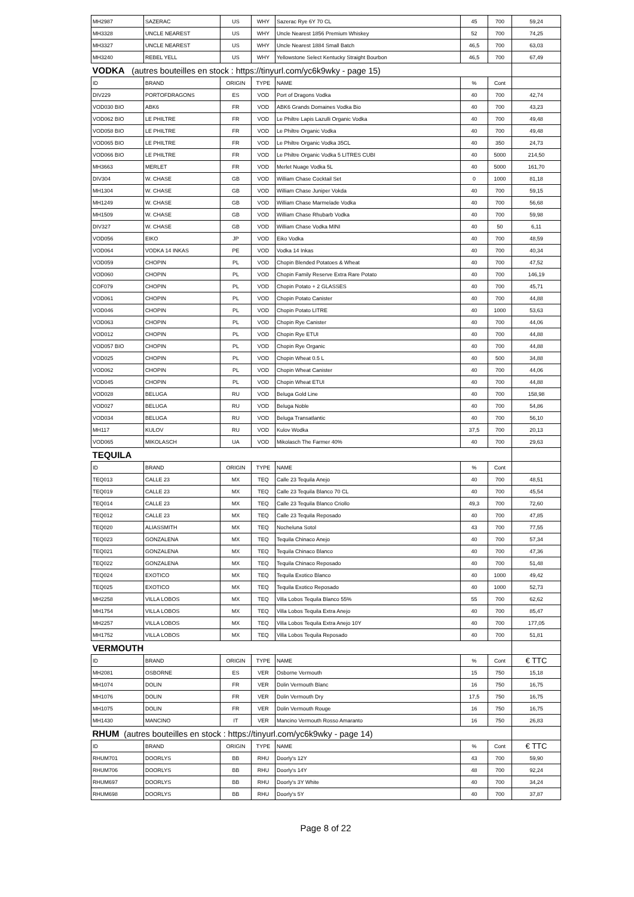| MH2987 | SAZERAC | US | WHY | Sazerac Rye 6Y 70 CL | 45 | 700 | 59,24 |
| MH3328 | UNCLE NEAREST | US | WHY | Uncle Nearest 1856 Premium Whiskey | 52 | 700 | 74,25 |
| MH3327 | UNCLE NEAREST | US | WHY | Uncle Nearest 1884 Small Batch | 46,5 | 700 | 63,03 |
| MH3240 | REBEL YELL | US | WHY | Yellowstone Select Kentucky Straight Bourbon | 46,5 | 700 | 67,49 |
| VODKA (autres bouteilles en stock : https://tinyurl.com/yc6k9wky - page 15) | | | | | | | |
| ID | BRAND | ORIGIN | TYPE | NAME | % | Cont | |
| DIV229 | PORTOFDRAGONS | ES | VOD | Port of Dragons Vodka | 40 | 700 | 42,74 |
| VOD030 BIO | ABK6 | FR | VOD | ABK6 Grands Domaines Vodka Bio | 40 | 700 | 43,23 |
| VOD062 BIO | LE PHILTRE | FR | VOD | Le Philtre Lapis Lazulli Organic Vodka | 40 | 700 | 49,48 |
| VOD058 BIO | LE PHILTRE | FR | VOD | Le Philtre Organic Vodka | 40 | 700 | 49,48 |
| VOD065 BIO | LE PHILTRE | FR | VOD | Le Philtre Organic Vodka 35CL | 40 | 350 | 24,73 |
| VOD066 BIO | LE PHILTRE | FR | VOD | Le Philtre Organic Vodka 5 LITRES CUBI | 40 | 5000 | 214,50 |
| MH3663 | MERLET | FR | VOD | Merlet Nuage Vodka 5L | 40 | 5000 | 161,70 |
| DIV304 | W. CHASE | GB | VOD | William Chase Cocktail Set | 0 | 1000 | 81,18 |
| MH1304 | W. CHASE | GB | VOD | William Chase Juniper Vokda | 40 | 700 | 59,15 |
| MH1249 | W. CHASE | GB | VOD | William Chase Marmelade Vodka | 40 | 700 | 56,68 |
| MH1509 | W. CHASE | GB | VOD | William Chase Rhubarb Vodka | 40 | 700 | 59,98 |
| DIV327 | W. CHASE | GB | VOD | William Chase Vodka MINI | 40 | 50 | 6,11 |
| VOD056 | EIKO | JP | VOD | Eiko Vodka | 40 | 700 | 48,59 |
| VOD064 | VODKA 14 INKAS | PE | VOD | Vodka 14 Inkas | 40 | 700 | 40,34 |
| VOD059 | CHOPIN | PL | VOD | Chopin Blended Potatoes & Wheat | 40 | 700 | 47,52 |
| VOD060 | CHOPIN | PL | VOD | Chopin Family Reserve Extra Rare Potato | 40 | 700 | 146,19 |
| COF079 | CHOPIN | PL | VOD | Chopin Potato + 2 GLASSES | 40 | 700 | 45,71 |
| VOD061 | CHOPIN | PL | VOD | Chopin Potato Canister | 40 | 700 | 44,88 |
| VOD046 | CHOPIN | PL | VOD | Chopin Potato LITRE | 40 | 1000 | 53,63 |
| VOD063 | CHOPIN | PL | VOD | Chopin Rye Canister | 40 | 700 | 44,06 |
| VOD012 | CHOPIN | PL | VOD | Chopin Rye ETUI | 40 | 700 | 44,88 |
| VOD057 BIO | CHOPIN | PL | VOD | Chopin Rye Organic | 40 | 700 | 44,88 |
| VOD025 | CHOPIN | PL | VOD | Chopin Wheat 0.5 L | 40 | 500 | 34,88 |
| VOD062 | CHOPIN | PL | VOD | Chopin Wheat Canister | 40 | 700 | 44,06 |
| VOD045 | CHOPIN | PL | VOD | Chopin Wheat ETUI | 40 | 700 | 44,88 |
| VOD028 | BELUGA | RU | VOD | Beluga Gold Line | 40 | 700 | 158,98 |
| VOD027 | BELUGA | RU | VOD | Beluga Noble | 40 | 700 | 54,86 |
| VOD034 | BELUGA | RU | VOD | Beluga Transatlantic | 40 | 700 | 56,10 |
| MH117 | KULOV | RU | VOD | Kulov Wodka | 37,5 | 700 | 20,13 |
| VOD065 | MIKOLASCH | UA | VOD | Mikolasch The Farmer 40% | 40 | 700 | 29,63 |
| TEQUILA | | | | | | | |
| ID | BRAND | ORIGIN | TYPE | NAME | % | Cont | |
| TEQ013 | CALLE 23 | MX | TEQ | Calle 23 Tequila Anejo | 40 | 700 | 48,51 |
| TEQ019 | CALLE 23 | MX | TEQ | Calle 23 Tequila Blanco 70 CL | 40 | 700 | 45,54 |
| TEQ014 | CALLE 23 | MX | TEQ | Calle 23 Tequila Blanco Criollo | 49,3 | 700 | 72,60 |
| TEQ012 | CALLE 23 | MX | TEQ | Calle 23 Tequila Reposado | 40 | 700 | 47,85 |
| TEQ020 | ALIASSMITH | MX | TEQ | Nocheluna Sotol | 43 | 700 | 77,55 |
| TEQ023 | GONZALENA | MX | TEQ | Tequila Chinaco Anejo | 40 | 700 | 57,34 |
| TEQ021 | GONZALENA | MX | TEQ | Tequila Chinaco Blanco | 40 | 700 | 47,36 |
| TEQ022 | GONZALENA | MX | TEQ | Tequila Chinaco Reposado | 40 | 700 | 51,48 |
| TEQ024 | EXOTICO | MX | TEQ | Tequila Exotico Blanco | 40 | 1000 | 49,42 |
| TEQ025 | EXOTICO | MX | TEQ | Tequila Exotico Reposado | 40 | 1000 | 52,73 |
| MH2258 | VILLA LOBOS | MX | TEQ | Villa Lobos Tequila Blanco 55% | 55 | 700 | 62,62 |
| MH1754 | VILLA LOBOS | MX | TEQ | Villa Lobos Tequila Extra Anejo | 40 | 700 | 85,47 |
| MH2257 | VILLA LOBOS | MX | TEQ | Villa Lobos Tequila Extra Anejo 10Y | 40 | 700 | 177,05 |
| MH1752 | VILLA LOBOS | MX | TEQ | Villa Lobos Tequila Reposado | 40 | 700 | 51,81 |
| VERMOUTH | | | | | | | |
| ID | BRAND | ORIGIN | TYPE | NAME | % | Cont | € TTC |
| MH2081 | OSBORNE | ES | VER | Osborne Vermouth | 15 | 750 | 15,18 |
| MH1074 | DOLIN | FR | VER | Dolin Vermouth Blanc | 16 | 750 | 16,75 |
| MH1076 | DOLIN | FR | VER | Dolin Vermouth Dry | 17,5 | 750 | 16,75 |
| MH1075 | DOLIN | FR | VER | Dolin Vermouth Rouge | 16 | 750 | 16,75 |
| MH1430 | MANCINO | IT | VER | Mancino Vermouth Rosso Amaranto | 16 | 750 | 26,83 |
| RHUM (autres bouteilles en stock : https://tinyurl.com/yc6k9wky - page 14) | | | | | | | |
| ID | BRAND | ORIGIN | TYPE | NAME | % | Cont | € TTC |
| RHUM701 | DOORLYS | BB | RHU | Doorly's 12Y | 43 | 700 | 59,90 |
| RHUM706 | DOORLYS | BB | RHU | Doorly's 14Y | 48 | 700 | 92,24 |
| RHUM697 | DOORLYS | BB | RHU | Doorly's 3Y White | 40 | 700 | 34,24 |
| RHUM698 | DOORLYS | BB | RHU | Doorly's 5Y | 40 | 700 | 37,87 |
Page 8 of 22